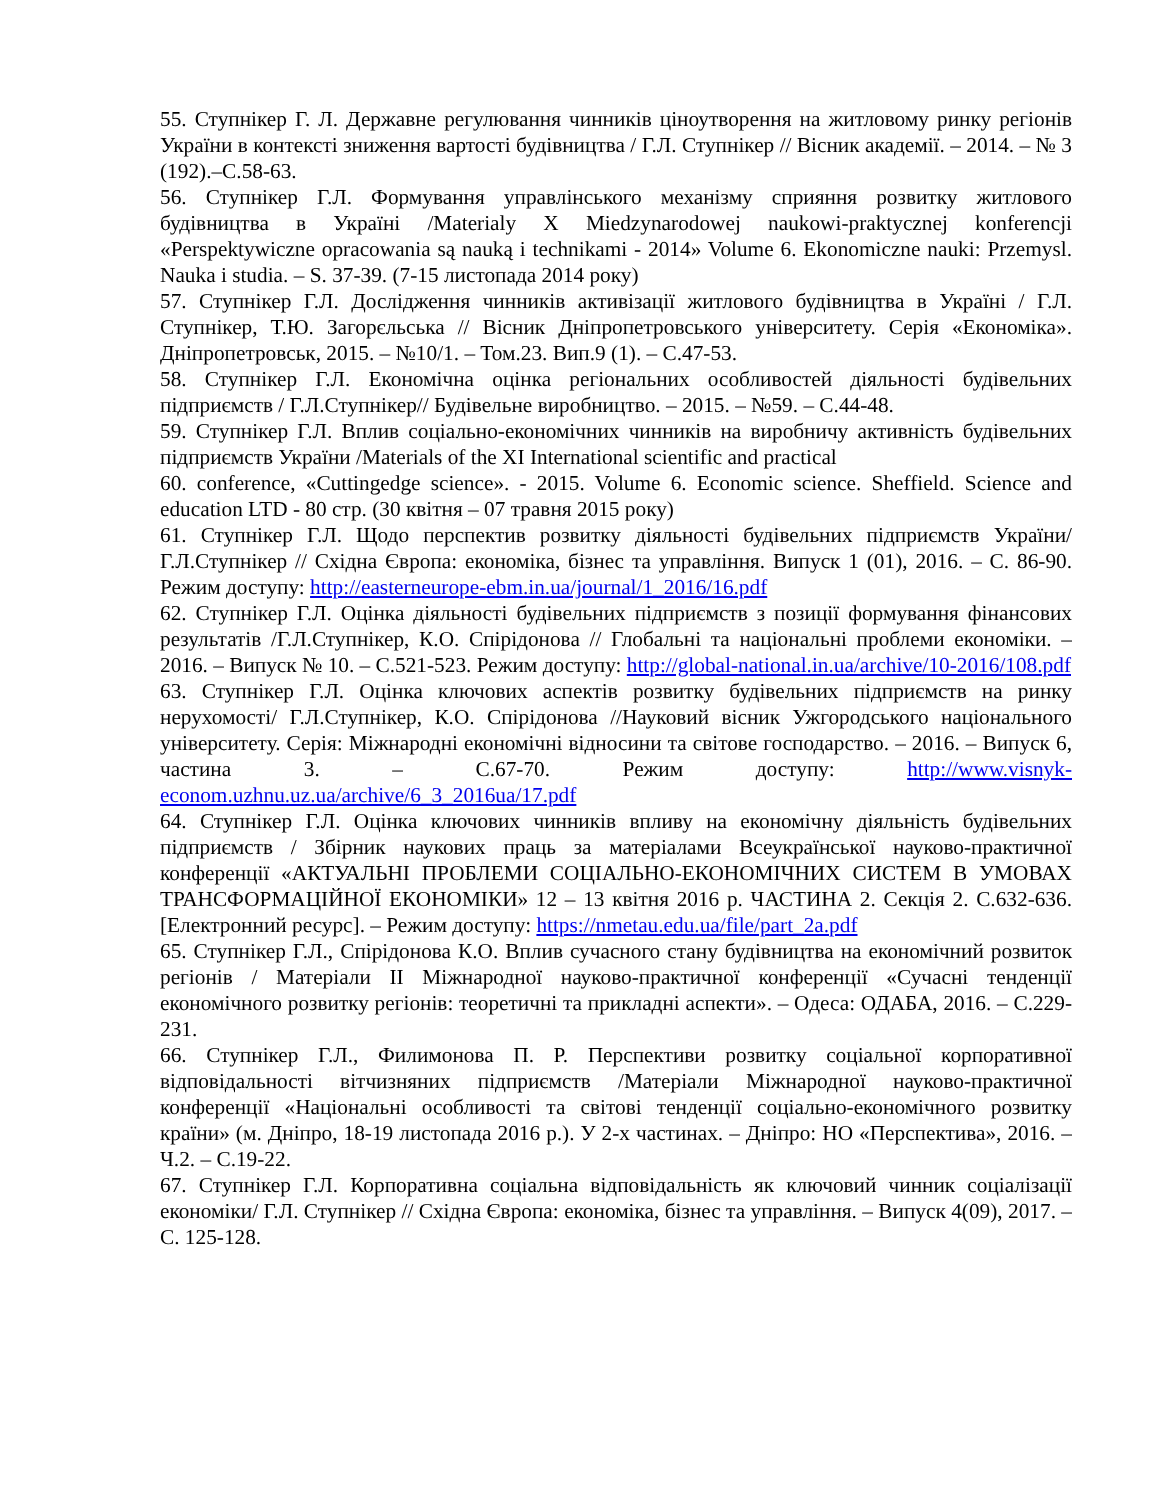55. Ступнікер Г. Л. Державне регулювання чинників ціноутворення на житловому ринку регіонів України в контексті зниження вартості будівництва / Г.Л. Ступнікер // Вісник академії. – 2014. – № 3 (192).–С.58-63.
56. Ступнікер Г.Л. Формування управлінського механізму сприяння розвитку житлового будівництва в Україні /Materialy X Miedzynarodowej naukowi-praktycznej konferencji «Perspektywiczne opracowania są nauką i technikami - 2014» Volume 6. Ekonomiczne nauki: Przemysl. Nauka i studia. – S. 37-39. (7-15 листопада 2014 року)
57. Ступнікер Г.Л. Дослідження чинників активізації житлового будівництва в Україні / Г.Л. Ступнікер, Т.Ю. Загорєльська // Вісник Дніпропетровського університету. Серія «Економіка». Дніпропетровськ, 2015. – №10/1. – Том.23. Вип.9 (1). – С.47-53.
58. Ступнікер Г.Л. Економічна оцінка регіональних особливостей діяльності будівельних підприємств / Г.Л.Ступнікер// Будівельне виробництво. – 2015. – №59. – С.44-48.
59. Ступнікер Г.Л. Вплив соціально-економічних чинників на виробничу активність будівельних підприємств України /Materials of the XI International scientific and practical
60. conference, «Cuttingedge science». - 2015. Volume 6. Economic science. Sheffield. Science and education LTD - 80 стр. (30 квітня – 07 травня 2015 року)
61. Ступнікер Г.Л. Щодо перспектив розвитку діяльності будівельних підприємств України/ Г.Л.Ступнікер // Східна Європа: економіка, бізнес та управління. Випуск 1 (01), 2016. – С. 86-90. Режим доступу: http://easterneurope-ebm.in.ua/journal/1_2016/16.pdf
62. Ступнікер Г.Л. Оцінка діяльності будівельних підприємств з позиції формування фінансових результатів /Г.Л.Ступнікер, К.О. Спірідонова // Глобальні та національні проблеми економіки. – 2016. – Випуск № 10. – С.521-523. Режим доступу: http://global-national.in.ua/archive/10-2016/108.pdf
63. Ступнікер Г.Л. Оцінка ключових аспектів розвитку будівельних підприємств на ринку нерухомості/ Г.Л.Ступнікер, К.О. Спірідонова //Науковий вісник Ужгородського національного університету. Серія: Міжнародні економічні відносини та світове господарство. – 2016. – Випуск 6, частина 3. – С.67-70. Режим доступу: http://www.visnyk-econom.uzhnu.uz.ua/archive/6_3_2016ua/17.pdf
64. Ступнікер Г.Л. Оцінка ключових чинників впливу на економічну діяльність будівельних підприємств / Збірник наукових праць за матеріалами Всеукраїнської науково-практичної конференції «АКТУАЛЬНІ ПРОБЛЕМИ СОЦІАЛЬНО-ЕКОНОМІЧНИХ СИСТЕМ В УМОВАХ ТРАНСФОРМАЦІЙНОЇ ЕКОНОМІКИ» 12 – 13 квітня 2016 р. ЧАСТИНА 2. Секція 2. С.632-636. [Електронний ресурс]. – Режим доступу: https://nmetau.edu.ua/file/part_2a.pdf
65. Ступнікер Г.Л., Спірідонова К.О. Вплив сучасного стану будівництва на економічний розвиток регіонів / Матеріали ІІ Міжнародної науково-практичної конференції «Сучасні тенденції економічного розвитку регіонів: теоретичні та прикладні аспекти». – Одеса: ОДАБА, 2016. – С.229-231.
66. Ступнікер Г.Л., Филимонова П. Р. Перспективи розвитку соціальної корпоративної відповідальності вітчизняних підприємств /Матеріали Міжнародної науково-практичної конференції «Національні особливості та світові тенденції соціально-економічного розвитку країни» (м. Дніпро, 18-19 листопада 2016 р.). У 2-х частинах. – Дніпро: НО «Перспектива», 2016. – Ч.2. – С.19-22.
67. Ступнікер Г.Л. Корпоративна соціальна відповідальність як ключовий чинник соціалізації економіки/ Г.Л. Ступнікер // Східна Європа: економіка, бізнес та управління. – Випуск 4(09), 2017. – С. 125-128.